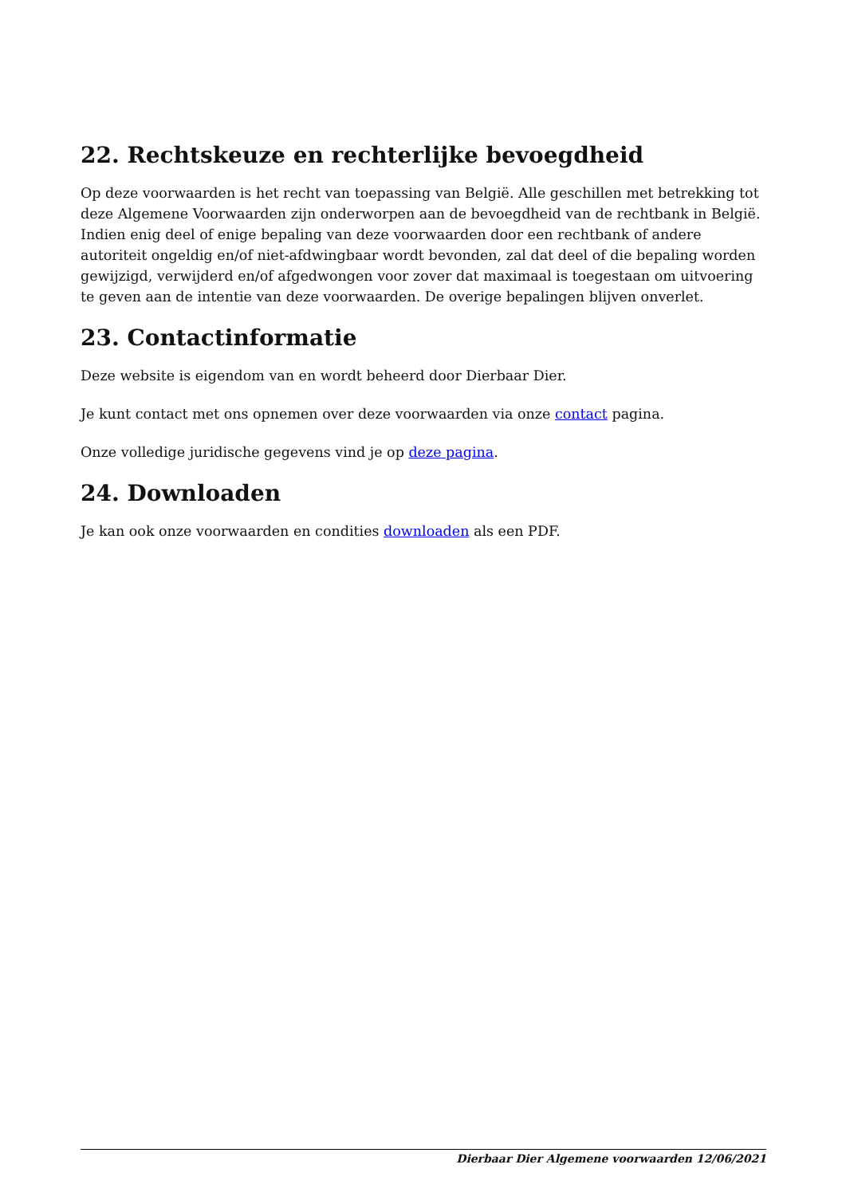22. Rechtskeuze en rechterlijke bevoegdheid
Op deze voorwaarden is het recht van toepassing van België. Alle geschillen met betrekking tot deze Algemene Voorwaarden zijn onderworpen aan de bevoegdheid van de rechtbank in België. Indien enig deel of enige bepaling van deze voorwaarden door een rechtbank of andere autoriteit ongeldig en/of niet-afdwingbaar wordt bevonden, zal dat deel of die bepaling worden gewijzigd, verwijderd en/of afgedwongen voor zover dat maximaal is toegestaan om uitvoering te geven aan de intentie van deze voorwaarden. De overige bepalingen blijven onverlet.
23. Contactinformatie
Deze website is eigendom van en wordt beheerd door Dierbaar Dier.
Je kunt contact met ons opnemen over deze voorwaarden via onze contact pagina.
Onze volledige juridische gegevens vind je op deze pagina.
24. Downloaden
Je kan ook onze voorwaarden en condities downloaden als een PDF.
Dierbaar Dier Algemene voorwaarden 12/06/2021